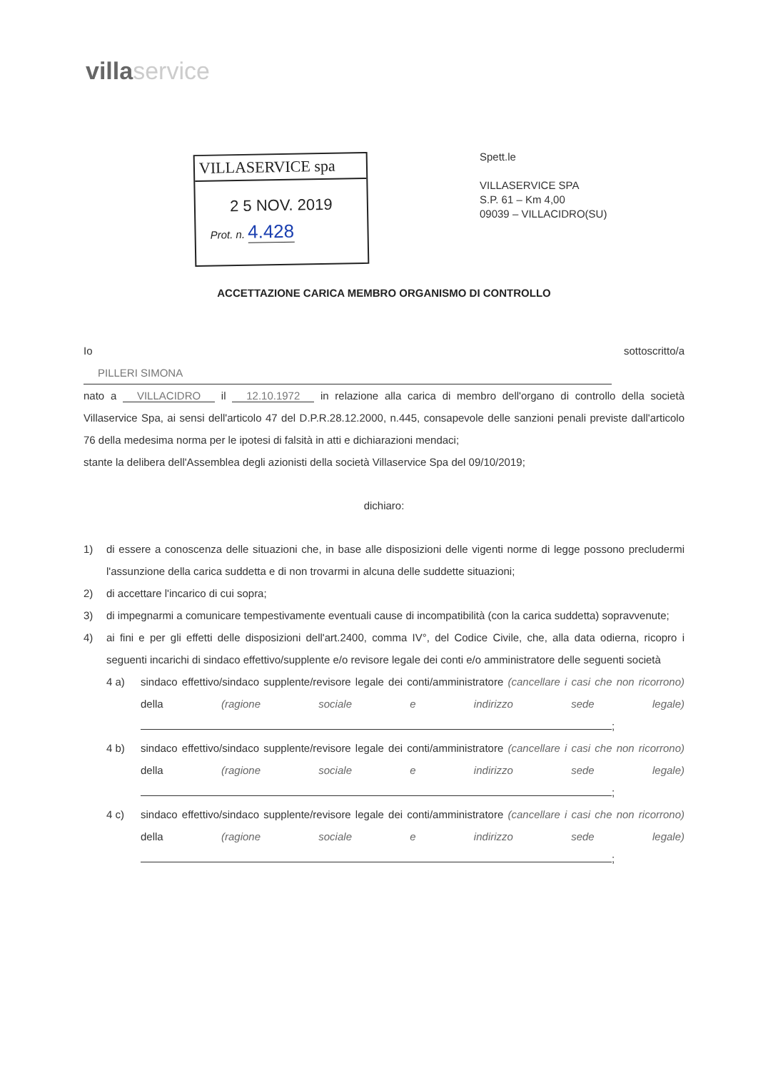villa service
VILLASERVICE spa
2 5 NOV. 2019
Prot. n. 4.428
Spett.le
VILLASERVICE SPA
S.P. 61 – Km 4,00
09039 – VILLACIDRO(SU)
ACCETTAZIONE CARICA MEMBRO ORGANISMO DI CONTROLLO
Io sottoscritto/a PILLERI SIMONA
nato a VILLACIDRO il 12.10.1972 in relazione alla carica di membro dell'organo di controllo della società Villaservice Spa, ai sensi dell'articolo 47 del D.P.R.28.12.2000, n.445, consapevole delle sanzioni penali previste dall'articolo 76 della medesima norma per le ipotesi di falsità in atti e dichiarazioni mendaci;
stante la delibera dell'Assemblea degli azionisti della società Villaservice Spa del 09/10/2019;
dichiaro:
1) di essere a conoscenza delle situazioni che, in base alle disposizioni delle vigenti norme di legge possono precludermi l'assunzione della carica suddetta e di non trovarmi in alcuna delle suddette situazioni;
2) di accettare l'incarico di cui sopra;
3) di impegnarmi a comunicare tempestivamente eventuali cause di incompatibilità (con la carica suddetta) sopravvenute;
4) ai fini e per gli effetti delle disposizioni dell'art.2400, comma IV°, del Codice Civile, che, alla data odierna, ricopro i seguenti incarichi di sindaco effettivo/supplente e/o revisore legale dei conti e/o amministratore delle seguenti società
4 a) sindaco effettivo/sindaco supplente/revisore legale dei conti/amministratore (cancellare i casi che non ricorrono) della (ragione sociale e indirizzo sede legale) ;
4 b) sindaco effettivo/sindaco supplente/revisore legale dei conti/amministratore (cancellare i casi che non ricorrono) della (ragione sociale e indirizzo sede legale) ;
4 c) sindaco effettivo/sindaco supplente/revisore legale dei conti/amministratore (cancellare i casi che non ricorrono) della (ragione sociale e indirizzo sede legale) ;